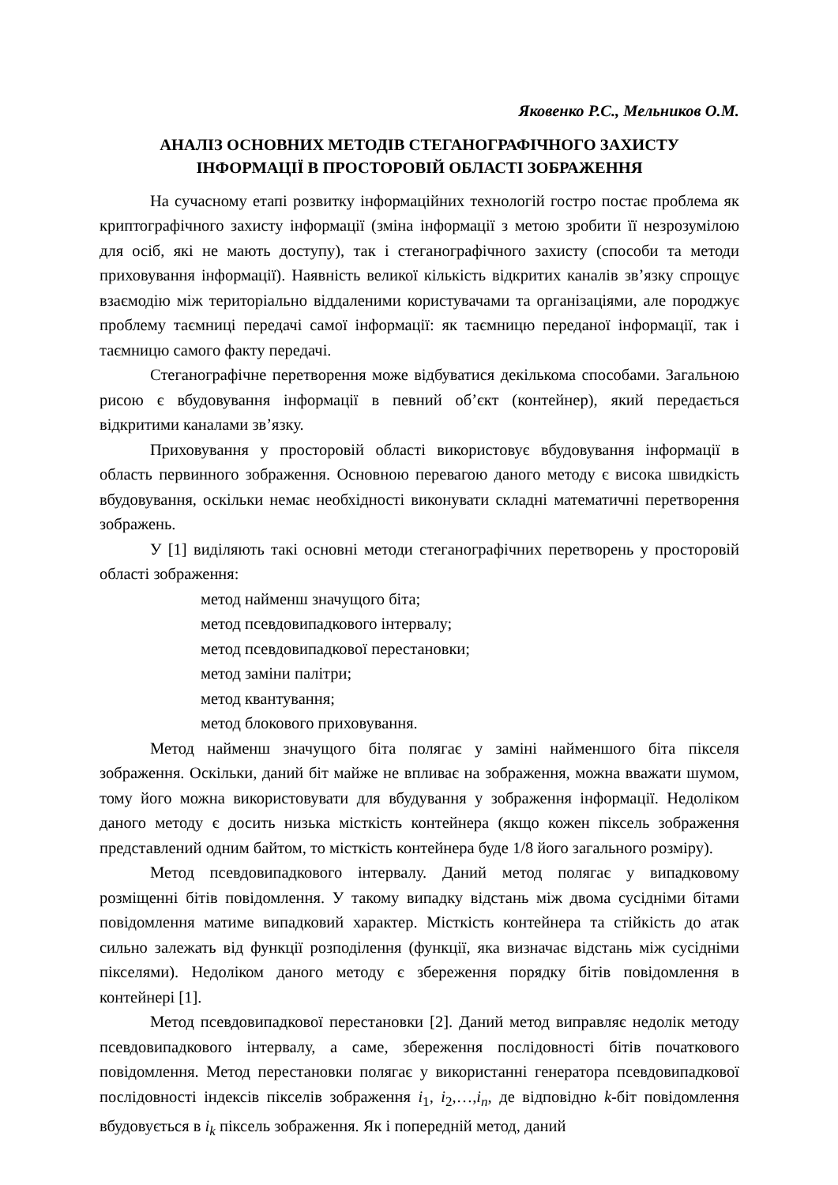Яковенко Р.С., Мельников О.М.
АНАЛІЗ ОСНОВНИХ МЕТОДІВ СТЕГАНОГРАФІЧНОГО ЗАХИСТУ
ІНФОРМАЦІЇ В ПРОСТОРОВІЙ ОБЛАСТІ ЗОБРАЖЕННЯ
На сучасному етапі розвитку інформаційних технологій гостро постає проблема як криптографічного захисту інформації (зміна інформації з метою зробити її незрозумілою для осіб, які не мають доступу), так і стеганографічного захисту (способи та методи приховування інформації). Наявність великої кількість відкритих каналів зв’язку спрощує взаємодію між територіально віддаленими користувачами та організаціями, але породжує проблему таємниці передачі самої інформації: як таємницю переданої інформації, так і таємницю самого факту передачі.
Стеганографічне перетворення може відбуватися декількома способами. Загальною рисою є вбудовування інформації в певний об’єкт (контейнер), який передається відкритими каналами зв’язку.
Приховування у просторовій області використовує вбудовування інформації в область первинного зображення. Основною перевагою даного методу є висока швидкість вбудовування, оскільки немає необхідності виконувати складні математичні перетворення зображень.
У [1] виділяють такі основні методи стеганографічних перетворень у просторовій області зображення:
метод найменш значущого біта;
метод псевдовипадкового інтервалу;
метод псевдовипадкової перестановки;
метод заміни палітри;
метод квантування;
метод блокового приховування.
Метод найменш значущого біта полягає у заміні найменшого біта пікселя зображення. Оскільки, даний біт майже не впливає на зображення, можна вважати шумом, тому його можна використовувати для вбудування у зображення інформації. Недоліком даного методу є досить низька місткість контейнера (якщо кожен піксель зображення представлений одним байтом, то місткість контейнера буде 1/8 його загального розміру).
Метод псевдовипадкового інтервалу. Даний метод полягає у випадковому розміщенні бітів повідомлення. У такому випадку відстань між двома сусідніми бітами повідомлення матиме випадковий характер. Місткість контейнера та стійкість до атак сильно залежать від функції розподілення (функції, яка визначає відстань між сусідніми пікселями). Недоліком даного методу є збереження порядку бітів повідомлення в контейнері [1].
Метод псевдовипадкової перестановки [2]. Даний метод виправляє недолік методу псевдовипадкового інтервалу, а саме, збереження послідовності бітів початкового повідомлення. Метод перестановки полягає у використанні генератора псевдовипадкової послідовності індексів пікселів зображення i<sub>1</sub>, i<sub>2</sub>,…,i<sub>n</sub>, де відповідно k-біт повідомлення вбудовується в i<sub>k</sub> піксель зображення. Як і попередній метод, даний